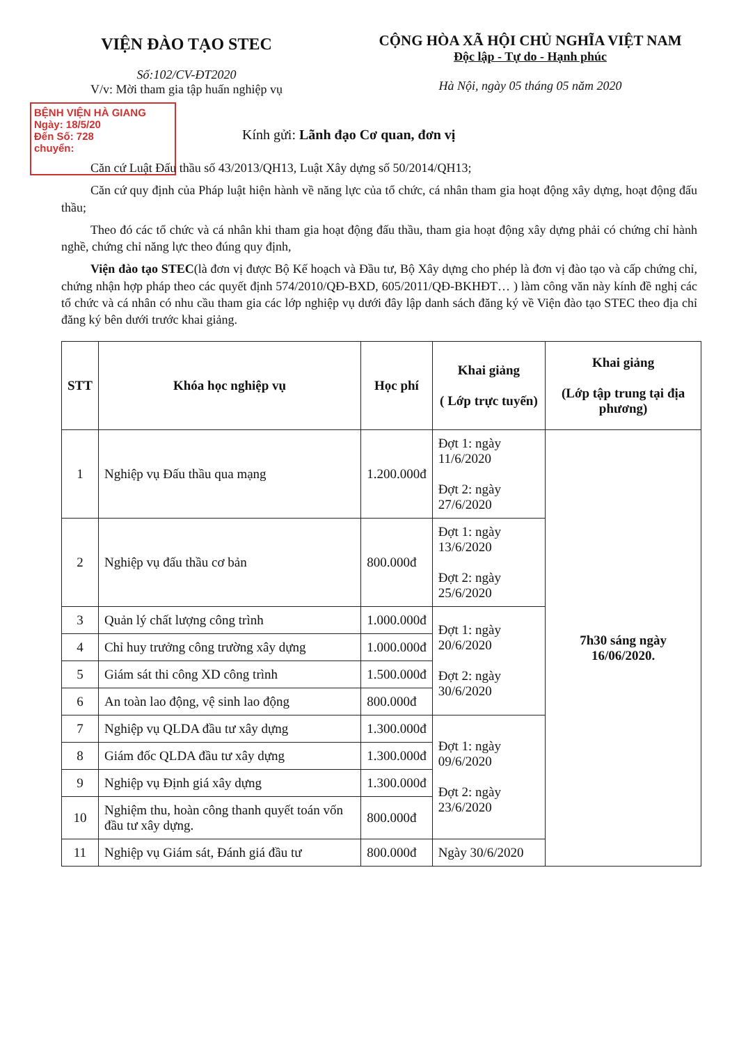VIỆN ĐÀO TẠO STEC
Số:102/CV-ĐT2020
V/v: Mời tham gia tập huấn nghiệp vụ
CỘNG HÒA XÃ HỘI CHỦ NGHĨA VIỆT NAM
Độc lập - Tự do - Hạnh phúc
Hà Nội, ngày 05 tháng 05 năm 2020
BỆNH VIỆN HÀ GIANG
Ngày: 18/5/20
Đến Số: 728
chuyển:
Kính gửi: Lãnh đạo Cơ quan, đơn vị
Căn cứ Luật Đấu thầu số 43/2013/QH13, Luật Xây dựng số 50/2014/QH13;
Căn cứ quy định của Pháp luật hiện hành về năng lực của tổ chức, cá nhân tham gia hoạt động xây dựng, hoạt động đấu thầu;
Theo đó các tổ chức và cá nhân khi tham gia hoạt động đấu thầu, tham gia hoạt động xây dựng phải có chứng chỉ hành nghề, chứng chỉ năng lực theo đúng quy định,
Viện đào tạo STEC(là đơn vị được Bộ Kế hoạch và Đầu tư, Bộ Xây dựng cho phép là đơn vị đào tạo và cấp chứng chỉ, chứng nhận hợp pháp theo các quyết định 574/2010/QĐ-BXD, 605/2011/QĐ-BKHĐT… ) làm công văn này kính đề nghị các tổ chức và cá nhân có nhu cầu tham gia các lớp nghiệp vụ dưới đây lập danh sách đăng ký về Viện đào tạo STEC theo địa chỉ đăng ký bên dưới trước khai giảng.
| STT | Khóa học nghiệp vụ | Học phí | Khai giảng ( Lớp trực tuyến) | Khai giảng (Lớp tập trung tại địa phương) |
| --- | --- | --- | --- | --- |
| 1 | Nghiệp vụ Đấu thầu qua mạng | 1.200.000đ | Đợt 1: ngày 11/6/2020 Đợt 2: ngày 27/6/2020 | 7h30 sáng ngày 16/06/2020. |
| 2 | Nghiệp vụ đấu thầu cơ bản | 800.000đ | Đợt 1: ngày 13/6/2020 Đợt 2: ngày 25/6/2020 | |
| 3 | Quản lý chất lượng công trình | 1.000.000đ | Đợt 1: ngày 20/6/2020 Đợt 2: ngày 30/6/2020 | |
| 4 | Chỉ huy trưởng công trường xây dựng | 1.000.000đ | | |
| 5 | Giám sát thi công XD công trình | 1.500.000đ | | |
| 6 | An toàn lao động, vệ sinh lao động | 800.000đ | | |
| 7 | Nghiệp vụ QLDA đầu tư xây dựng | 1.300.000đ | Đợt 1: ngày 09/6/2020 Đợt 2: ngày 23/6/2020 | |
| 8 | Giám đốc QLDA đầu tư xây dựng | 1.300.000đ | | |
| 9 | Nghiệp vụ Định giá xây dựng | 1.300.000đ | | |
| 10 | Nghiệm thu, hoàn công thanh quyết toán vốn đầu tư xây dựng. | 800.000đ | | |
| 11 | Nghiệp vụ Giám sát, Đánh giá đầu tư | 800.000đ | Ngày 30/6/2020 | |